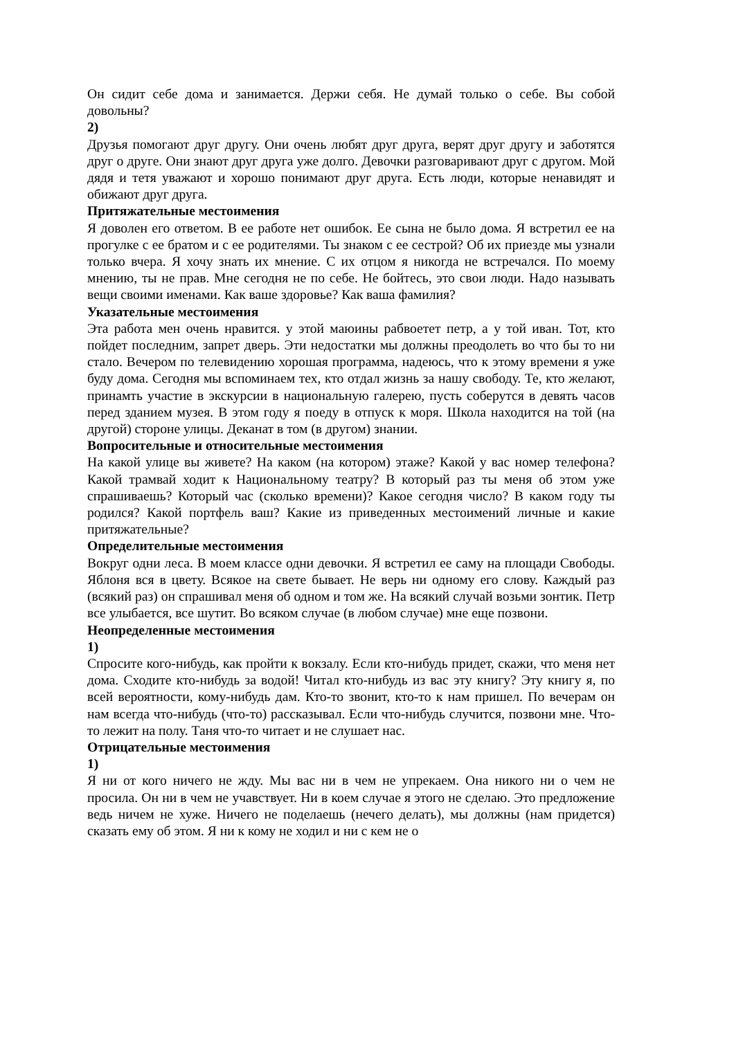Он сидит себе дома и занимается. Держи себя. Не думай только о себе. Вы собой довольны?
2)
Друзья помогают друг другу. Они очень любят друг друга, верят друг другу и заботятся друг о друге. Они знают друг друга уже долго. Девочки разговаривают друг с другом. Мой дядя и тетя уважают и хорошо понимают друг друга. Есть люди, которые ненавидят и обижают друг друга.
Притяжательные местоимения
Я доволен его ответом. В ее работе нет ошибок. Ее сына не было дома. Я встретил ее на прогулке с ее братом и с ее родителями. Ты знаком с ее сестрой? Об их приезде мы узнали только вчера. Я хочу знать их мнение. С их отцом я никогда не встречался. По моему мнению, ты не прав. Мне сегодня не по себе. Не бойтесь, это свои люди. Надо называть вещи своими именами. Как ваше здоровье? Как ваша фамилия?
Указательные местоимения
Эта работа мен очень нравится. у этой маюины рабвоетет петр, а у той иван. Тот, кто пойдет последним, запрет дверь. Эти недостатки мы должны преодолеть во что бы то ни стало. Вечером по телевидению хорошая программа, надеюсь, что к этому времени я уже буду дома. Сегодня мы вспоминаем тех, кто отдал жизнь за нашу свободу. Те, кто желают, принамть участие в экскурсии в национальную галерею, пусть соберутся в девять часов перед зданием музея. В этом году я поеду в отпуск к моря. Школа находится на той (на другой) стороне улицы. Деканат в том (в другом) знании.
Вопросительные и относительные местоимения
На какой улице вы живете? На каком (на котором) этаже? Какой у вас номер телефона? Какой трамвай ходит к Национальному театру? В который раз ты меня об этом уже спрашиваешь? Который час (сколько времени)? Какое сегодня число? В каком году ты родился? Какой портфель ваш? Какие из приведенных местоимений личные и какие притяжательные?
Определительные местоимения
Вокруг одни леса. В моем классе одни девочки. Я встретил ее саму на площади Свободы. Яблоня вся в цвету. Всякое на свете бывает. Не верь ни одному его слову. Каждый раз (всякий раз) он спрашивал меня об одном и том же. На всякий случай возьми зонтик. Петр все улыбается, все шутит. Во всяком случае (в любом случае) мне еще позвони.
Неопределенные местоимения
1)
Спросите кого-нибудь, как пройти к вокзалу. Если кто-нибудь придет, скажи, что меня нет дома. Сходите кто-нибудь за водой! Читал кто-нибудь из вас эту книгу? Эту книгу я, по всей вероятности, кому-нибудь дам. Кто-то звонит, кто-то к нам пришел. По вечерам он нам всегда что-нибудь (что-то) рассказывал. Если что-нибудь случится, позвони мне. Что-то лежит на полу. Таня что-то читает и не слушает нас.
Отрицательные местоимения
1)
Я ни от кого ничего не жду. Мы вас ни в чем не упрекаем. Она никого ни о чем не просила. Он ни в чем не учавствует. Ни в коем случае я этого не сделаю. Это предложение ведь ничем не хуже. Ничего не поделаешь (нечего делать), мы должны (нам придется) сказать ему об этом. Я ни к кому не ходил и ни с кем не о